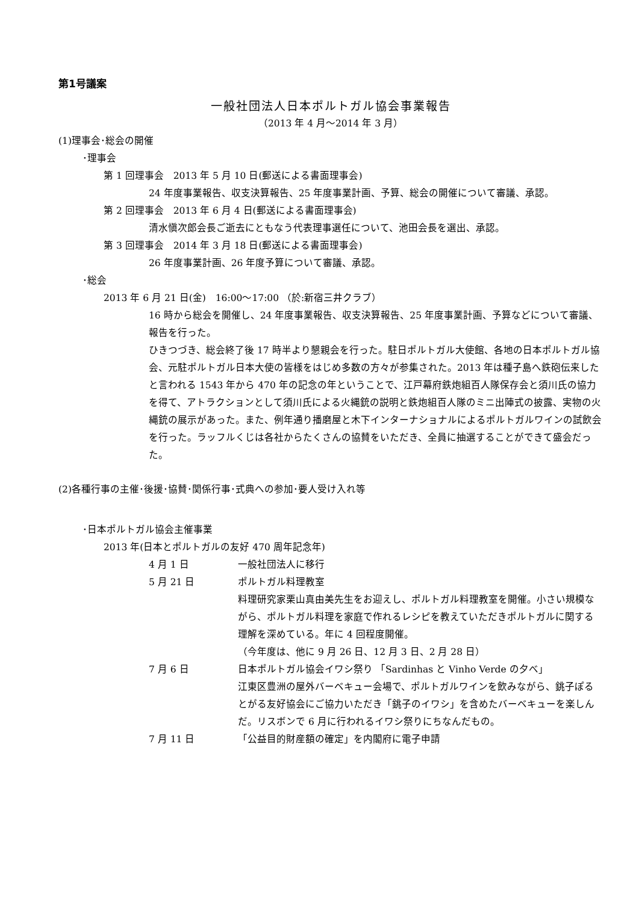第1号議案
一般社団法人日本ポルトガル協会事業報告
（2013 年 4 月～2014 年 3 月）
(1)理事会･総会の開催
･理事会
第 1 回理事会　2013 年 5 月 10 日(郵送による書面理事会)
24 年度事業報告、収支決算報告、25 年度事業計画、予算、総会の開催について審議、承認。
第 2 回理事会　2013 年 6 月 4 日(郵送による書面理事会)
清水愼次郎会長ご逝去にともなう代表理事選任について、池田会長を選出、承認。
第 3 回理事会　2014 年 3 月 18 日(郵送による書面理事会)
26 年度事業計画、26 年度予算について審議、承認。
･総会
2013 年 6 月 21 日(金)　16:00～17:00 （於:新宿三井クラブ）
16 時から総会を開催し、24 年度事業報告、収支決算報告、25 年度事業計画、予算などについて審議、報告を行った。
ひきつづき、総会終了後 17 時半より懇親会を行った。駐日ポルトガル大使館、各地の日本ポルトガル協会、元駐ポルトガル日本大使の皆様をはじめ多数の方々が参集された。2013 年は種子島へ鉄砲伝来したと言われる 1543 年から 470 年の記念の年ということで、江戸幕府鉄炮組百人隊保存会と須川氏の協力を得て、アトラクションとして須川氏による火縄銃の説明と鉄炮組百人隊のミニ出陣式の披露、実物の火縄銃の展示があった。また、例年通り播磨屋と木下インターナショナルによるポルトガルワインの試飲会を行った。ラッフルくじは各社からたくさんの協賛をいただき、全員に抽選することができて盛会だった。
(2)各種行事の主催･後援･協賛･関係行事･式典への参加･要人受け入れ等
･日本ポルトガル協会主催事業
2013 年(日本とポルトガルの友好 470 周年記念年)
4 月 1 日 一般社団法人に移行
5 月 21 日 ポルトガル料理教室
料理研究家栗山真由美先生をお迎えし、ポルトガル料理教室を開催。小さい規模ながら、ポルトガル料理を家庭で作れるレシピを教えていただきポルトガルに関する理解を深めている。年に 4 回程度開催。
（今年度は、他に 9 月 26 日、12 月 3 日、2 月 28 日）
7 月 6 日 日本ポルトガル協会イワシ祭り 「Sardinhas と Vinho Verde の夕べ」
江東区豊洲の屋外バーベキュー会場で、ポルトガルワインを飲みながら、銚子ぽるとがる友好協会にご協力いただき「銚子のイワシ」を含めたバーベキューを楽しんだ。リスボンで 6 月に行われるイワシ祭りにちなんだもの。
7 月 11 日 「公益目的財産額の確定」を内閣府に電子申請